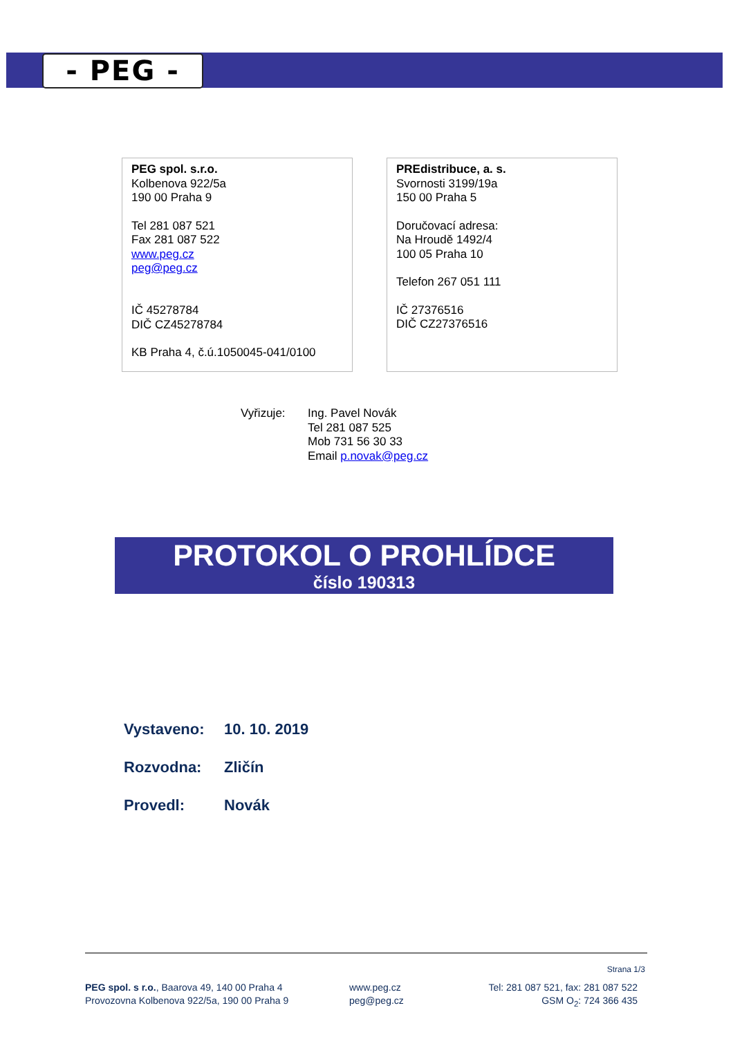- PEG -
PEG spol. s.r.o.
Kolbenova 922/5a
190 00 Praha 9
Tel 281 087 521
Fax 281 087 522
www.peg.cz
peg@peg.cz
IČ 45278784
DIČ CZ45278784
KB Praha 4, č.ú.1050045-041/0100
PREdistribuce, a. s.
Svornosti 3199/19a
150 00 Praha 5
Doručovací adresa:
Na Hroudě 1492/4
100 05 Praha 10
Telefon 267 051 111
IČ 27376516
DIČ CZ27376516
Vyřizuje: Ing. Pavel Novák
Tel 281 087 525
Mob 731 56 30 33
Email p.novak@peg.cz
PROTOKOL O PROHLÍDCE
číslo 190313
Vystaveno: 10. 10. 2019
Rozvodna: Zličín
Provedl: Novák
Strana 1/3
PEG spol. s r.o., Baarova 49, 140 00 Praha 4
Provozovna Kolbenova 922/5a, 190 00 Praha 9
www.peg.cz
peg@peg.cz
Tel: 281 087 521, fax: 281 087 522
GSM O<sub>2</sub>: 724 366 435